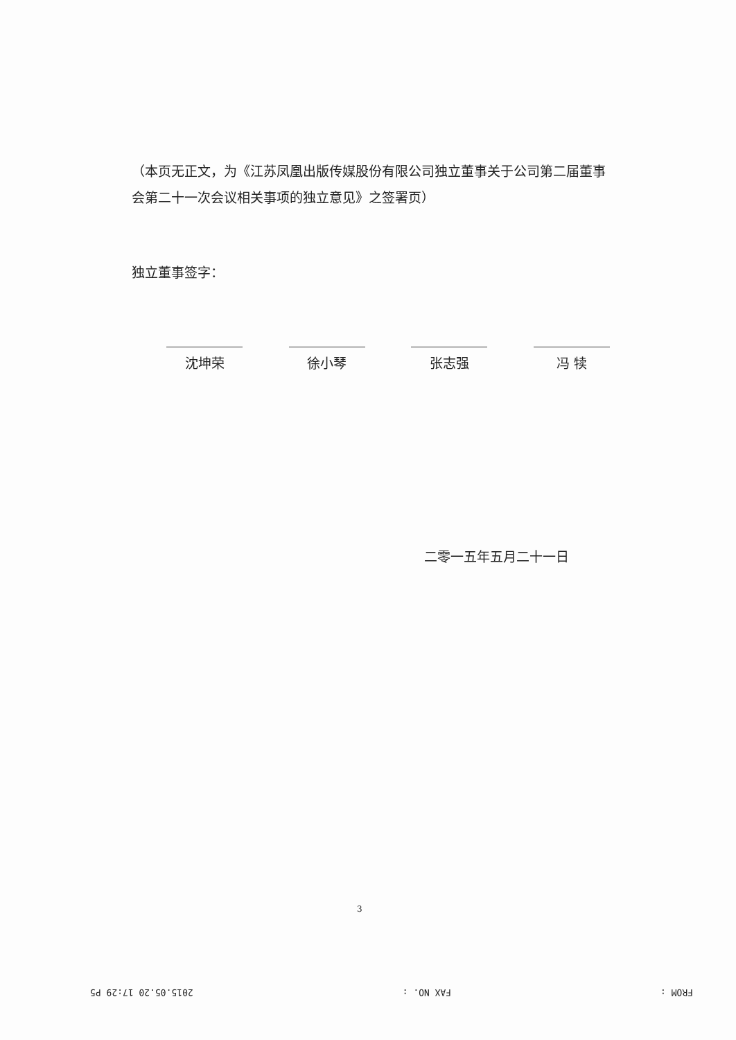（本页无正文，为《江苏凤凰出版传媒股份有限公司独立董事关于公司第二届董事会第二十一次会议相关事项的独立意见》之签署页）
独立董事签字：
沈坤荣 徐小琴 张志强 冯 犊
二零一五年五月二十一日
3
FROM : FAX NO. : 2015.05.20 17:29 P5